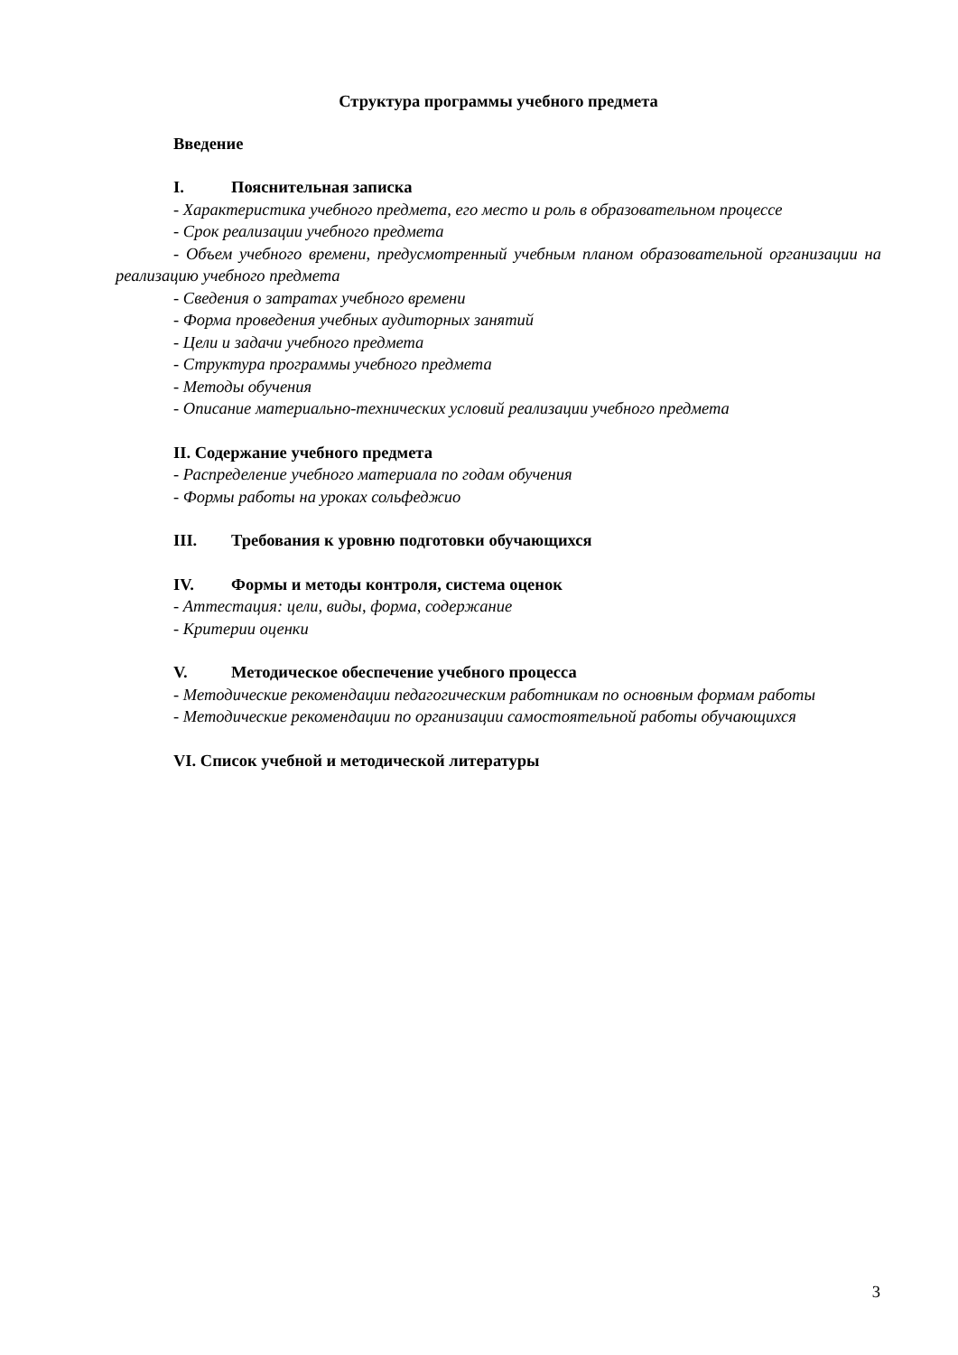Структура программы учебного предмета
Введение
I. Пояснительная записка
- Характеристика учебного предмета, его место и роль в образовательном процессе
- Срок реализации учебного предмета
- Объем учебного времени, предусмотренный учебным планом образовательной организации на реализацию учебного предмета
- Сведения о затратах учебного времени
- Форма проведения учебных аудиторных занятий
- Цели и задачи учебного предмета
- Структура программы учебного предмета
- Методы обучения
- Описание материально-технических условий реализации учебного предмета
II. Содержание учебного предмета
- Распределение учебного материала по годам обучения
- Формы работы на уроках сольфеджио
III. Требования к уровню подготовки обучающихся
IV. Формы и методы контроля, система оценок
- Аттестация: цели, виды, форма, содержание
- Критерии оценки
V. Методическое обеспечение учебного процесса
- Методические рекомендации педагогическим работникам по основным формам работы
- Методические рекомендации по организации самостоятельной работы обучающихся
VI. Список учебной и методической литературы
3